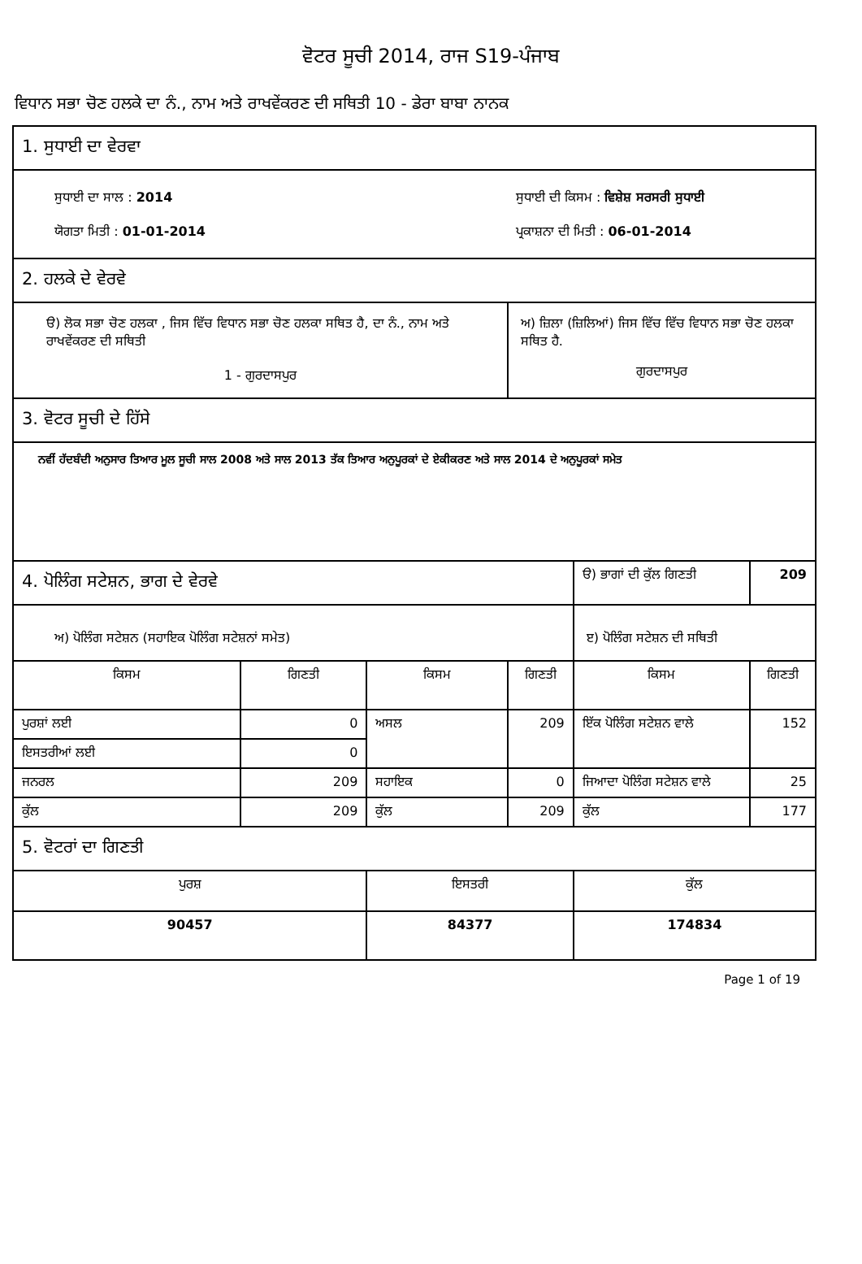ਵੋਟਰ ਸੂਚੀ 2014, ਰਾਜ S19-ਪੰਜਾਬ
ਵਿਧਾਨ ਸਭਾ ਚੋਣ ਹਲਕੇ ਦਾ ਨੰ., ਨਾਮ ਅਤੇ ਰਾਖਵੇਂਕਰਣ ਦੀ ਸਥਿਤੀ 10 - ਡੇਰਾ ਬਾਬਾ ਨਾਨਕ
| 1. ਸੁਧਾਈ ਦਾ ਵੇਰਵਾ | | | | | |
| ਸੁਧਾਈ ਦਾ ਸਾਲ : 2014 ਯੋਗਤਾ ਮਿਤੀ : 01-01-2014 | | | ਸੁਧਾਈ ਦੀ ਕਿਸਮ : ਵਿਸ਼ੇਸ਼ ਸਰਸਰੀ ਸੁਧਾਈ ਪ੍ਰਕਾਸ਼ਨਾ ਦੀ ਮਿਤੀ : 06-01-2014 | | |
| 2. ਹਲਕੇ ਦੇ ਵੇਰਵੇ | | | | | |
| ੳ) ਲੋਕ ਸਭਾ ਚੋਣ ਹਲਕਾ , ਜਿਸ ਵਿੱਚ ਵਿਧਾਨ ਸਭਾ ਚੋਣ ਹਲਕਾ ਸਥਿਤ ਹੈ, ਦਾ ਨੰ., ਨਾਮ ਅਤੇ ਰਾਖਵੇਂਕਰਣ ਦੀ ਸਥਿਤੀ 1 - ਗੁਰਦਾਸਪੁਰ | | | ਅ) ਜ਼ਿਲਾ (ਜ਼ਿਲਿਆਂ) ਜਿਸ ਵਿੱਚ ਵਿੱਚ ਵਿਧਾਨ ਸਭਾ ਚੋਣ ਹਲਕਾ ਸਥਿਤ ਹੈ. ਗੁਰਦਾਸਪੁਰ | | |
| 3. ਵੋਟਰ ਸੂਚੀ ਦੇ ਹਿੱਸੇ | | | | | |
| ਨਵੀਂ ਹੱਦਬੰਦੀ ਅਨੁਸਾਰ ਤਿਆਰ ਮੂਲ ਸੂਚੀ ਸਾਲ 2008 ਅਤੇ ਸਾਲ 2013 ਤੱਕ ਤਿਆਰ ਅਨੁਪੂਰਕਾਂ ਦੇ ਏਕੀਕਰਣ ਅਤੇ ਸਾਲ 2014 ਦੇ ਅਨੁਪੂਰਕਾਂ ਸਮੇਤ | | | | | |
| 4. ਪੋਲਿੰਗ ਸਟੇਸ਼ਨ, ਭਾਗ ਦੇ ਵੇਰਵੇ | | | | ੳ) ਭਾਗਾਂ ਦੀ ਕੁੱਲ ਗਿਣਤੀ | 209 |
| ਅ) ਪੋਲਿੰਗ ਸਟੇਸ਼ਨ (ਸਹਾਇਕ ਪੋਲਿੰਗ ਸਟੇਸ਼ਨਾਂ ਸਮੇਤ) | | | | ੲ) ਪੋਲਿੰਗ ਸਟੇਸ਼ਨ ਦੀ ਸਥਿਤੀ | |
| ਕਿਸਮ | ਗਿਣਤੀ | ਕਿਸਮ | ਗਿਣਤੀ | ਕਿਸਮ | ਗਿਣਤੀ |
| ਪੁਰਸ਼ਾਂ ਲਈ | 0 | ਅਸਲ | 209 | ਇੱਕ ਪੋਲਿੰਗ ਸਟੇਸ਼ਨ ਵਾਲੇ | 152 |
| ਇਸਤਰੀਆਂ ਲਈ | 0 | | | | |
| ਜਨਰਲ | 209 | ਸਹਾਇਕ | 0 | ਜਿਆਦਾ ਪੋਲਿੰਗ ਸਟੇਸ਼ਨ ਵਾਲੇ | 25 |
| ਕੁੱਲ | 209 | ਕੁੱਲ | 209 | ਕੁੱਲ | 177 |
| 5. ਵੋਟਰਾਂ ਦਾ ਗਿਣਤੀ | | | | | |
| ਪੁਰਸ਼ | | ਇਸਤਰੀ | | ਕੁੱਲ | |
| 90457 | | 84377 | | 174834 | |
Page 1 of 19